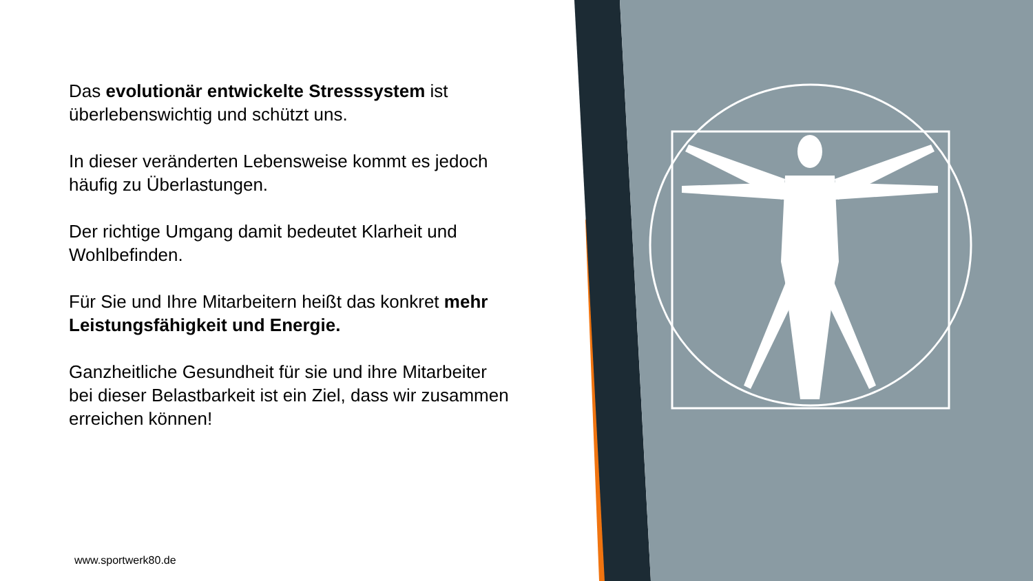Das evolutionär entwickelte Stresssystem ist überlebenswichtig und schützt uns.
In dieser veränderten Lebensweise kommt es jedoch häufig zu Überlastungen.
Der richtige Umgang damit bedeutet Klarheit und Wohlbefinden.
Für Sie und Ihre Mitarbeitern heißt das konkret mehr Leistungsfähigkeit und Energie.
Ganzheitliche Gesundheit für sie und ihre Mitarbeiter bei dieser Belastbarkeit ist ein Ziel, dass wir zusammen erreichen können!
www.sportwerk80.de